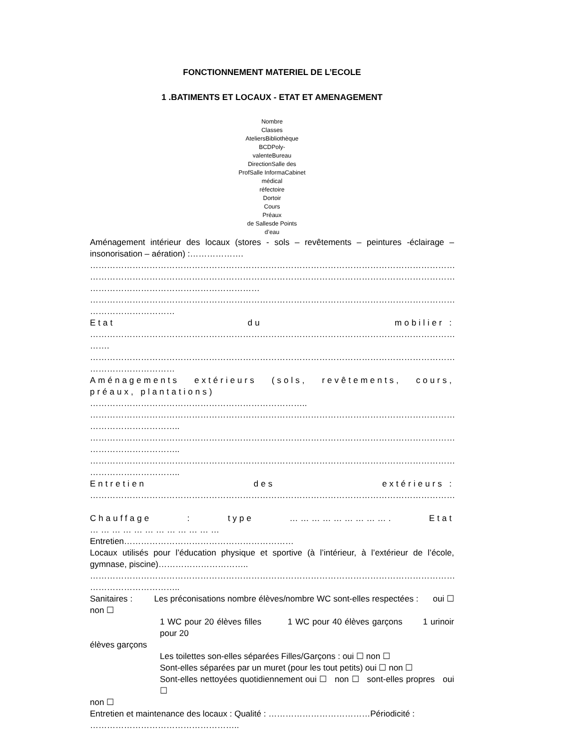FONCTIONNEMENT MATERIEL DE L’ECOLE
1 .BATIMENTS ET LOCAUX - ETAT ET AMENAGEMENT
Nombre
Classes
AteliersBibliothèque
BCDPoly-
valenteBureau
DirectionSalle des
ProfSalle InformaCabinet
médical
réfectoire
Dortoir
Cours
Préaux
de Sallesde Points
d’eau
Aménagement intérieur des locaux (stores - sols – revêtements – peintures -éclairage – insonorisation – aération) :……………….
…………………………………………………………………………………………………………………………………
…………………………………………………………………………………………………………………………………
……………………………………………………
…………………………………………………………………………………………………………………………………
…………………………
Etat du mobilier :
…………………………………………………………………………………………………………………………………
…….
…………………………………………………………………………………………………………………………………
…………………………
Aménagements extérieurs (sols, revêtements, cours, préaux, plantations)
…………………………………………………………………..
…………………………………………………………………………………………………………………………………
…………………………..
…………………………………………………………………………………………………………………………………
…………………………..
…………………………………………………………………………………………………………………………………
…………………………..
Entretien des extérieurs :
……………………………………………………………………………………………………………………………….
Chauffage : type ………………………. Etat ………………………………
Entretien……………………………………………………
Locaux utilisés pour l’éducation physique et sportive (à l’intérieur, à l’extérieur de l’école, gymnase, piscine)…………………………..
…………………………………………………………………………………………………………………………………
…………………………..
Sanitaires : Les préconisations nombre élèves/nombre WC sont-elles respectées : oui ☐ non ☐
1 WC pour 20 élèves filles 1 WC pour 40 élèves garçons 1 urinoir pour 20
élèves garçons
Les toilettes son-elles séparées Filles/Garçons : oui ☐ non ☐
Sont-elles séparées par un muret (pour les tout petits) oui ☐ non ☐
Sont-elles nettoyées quotidiennement oui ☐ non ☐ sont-elles propres oui ☐
non ☐
Entretien et maintenance des locaux : Qualité : ………………………………Périodicité :
……………………………………………..